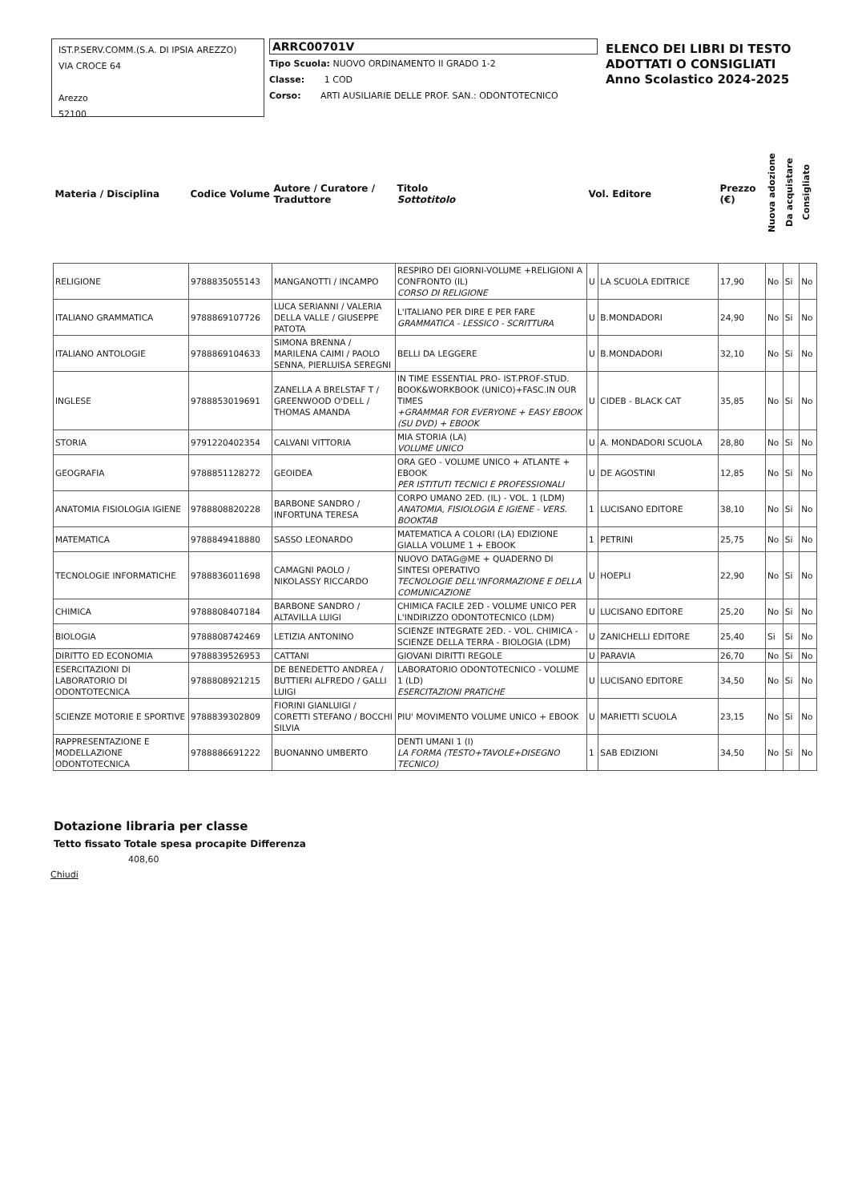IST.P.SERV.COMM.(S.A. DI IPSIA AREZZO)
VIA CROCE 64
Arezzo
52100
ARRC00701V
Tipo Scuola: NUOVO ORDINAMENTO II GRADO 1-2
Classe: 1 COD
Corso: ARTI AUSILIARIE DELLE PROF. SAN.: ODONTOTECNICO
ELENCO DEI LIBRI DI TESTO
ADOTTATI O CONSIGLIATI
Anno Scolastico 2024-2025
| Materia / Disciplina | Codice Volume | Autore / Curatore / Traduttore | Titolo Sottotitolo | Vol. Editore | | Prezzo (€) | Nuova adozione | Da acquistare | Consigliato |
| RELIGIONE | 9788835055143 | MANGANOTTI / INCAMPO | RESPIRO DEI GIORNI-VOLUME +RELIGIONI A CONFRONTO (IL) CORSO DI RELIGIONE | U | LA SCUOLA EDITRICE | 17,90 | No | Si | No |
| ITALIANO GRAMMATICA | 9788869107726 | LUCA SERIANNI / VALERIA DELLA VALLE / GIUSEPPE PATOTA | L'ITALIANO PER DIRE E PER FARE GRAMMATICA - LESSICO - SCRITTURA | U | B.MONDADORI | 24,90 | No | Si | No |
| ITALIANO ANTOLOGIE | 9788869104633 | SIMONA BRENNA / MARILENA CAIMI / PAOLO SENNA, PIERLUISA SEREGNI | BELLI DA LEGGERE | U | B.MONDADORI | 32,10 | No | Si | No |
| INGLESE | 9788853019691 | ZANELLA A BRELSTAF T / GREENWOOD O'DELL / THOMAS AMANDA | IN TIME ESSENTIAL PRO- IST.PROF-STUD. BOOK&WORKBOOK (UNICO)+FASC.IN OUR TIMES +GRAMMAR FOR EVERYONE + EASY EBOOK (SU DVD) + EBOOK | U | CIDEB - BLACK CAT | 35,85 | No | Si | No |
| STORIA | 9791220402354 | CALVANI VITTORIA | MIA STORIA (LA) VOLUME UNICO | U | A. MONDADORI SCUOLA | 28,80 | No | Si | No |
| GEOGRAFIA | 9788851128272 | GEOIDEA | ORA GEO - VOLUME UNICO + ATLANTE + EBOOK PER ISTITUTI TECNICI E PROFESSIONALI | U | DE AGOSTINI | 12,85 | No | Si | No |
| ANATOMIA FISIOLOGIA IGIENE | 9788808820228 | BARBONE SANDRO / INFORTUNA TERESA | CORPO UMANO 2ED. (IL) - VOL. 1 (LDM) ANATOMIA, FISIOLOGIA E IGIENE - VERS. BOOKTAB | 1 | LUCISANO EDITORE | 38,10 | No | Si | No |
| MATEMATICA | 9788849418880 | SASSO LEONARDO | MATEMATICA A COLORI (LA) EDIZIONE GIALLA VOLUME 1 + EBOOK | 1 | PETRINI | 25,75 | No | Si | No |
| TECNOLOGIE INFORMATICHE | 9788836011698 | CAMAGNI PAOLO / NIKOLASSY RICCARDO | NUOVO DATAG@ME + QUADERNO DI SINTESI OPERATIVO TECNOLOGIE DELL'INFORMAZIONE E DELLA COMUNICAZIONE | U | HOEPLI | 22,90 | No | Si | No |
| CHIMICA | 9788808407184 | BARBONE SANDRO / ALTAVILLA LUIGI | CHIMICA FACILE 2ED - VOLUME UNICO PER L'INDIRIZZO ODONTOTECNICO (LDM) | U | LUCISANO EDITORE | 25,20 | No | Si | No |
| BIOLOGIA | 9788808742469 | LETIZIA ANTONINO | SCIENZE INTEGRATE 2ED. - VOL. CHIMICA - SCIENZE DELLA TERRA - BIOLOGIA (LDM) | U | ZANICHELLI EDITORE | 25,40 | Si | Si | No |
| DIRITTO ED ECONOMIA | 9788839526953 | CATTANI | GIOVANI DIRITTI REGOLE | U | PARAVIA | 26,70 | No | Si | No |
| ESERCITAZIONI DI LABORATORIO DI ODONTOTECNICA | 9788808921215 | DE BENEDETTO ANDREA / BUTTIERI ALFREDO / GALLI LUIGI | LABORATORIO ODONTOTECNICO - VOLUME 1 (LD) ESERCITAZIONI PRATICHE | U | LUCISANO EDITORE | 34,50 | No | Si | No |
| SCIENZE MOTORIE E SPORTIVE | 9788839302809 | FIORINI GIANLUIGI / CORETTI STEFANO / BOCCHI SILVIA | PIU' MOVIMENTO VOLUME UNICO + EBOOK | U | MARIETTI SCUOLA | 23,15 | No | Si | No |
| RAPPRESENTAZIONE E MODELLAZIONE ODONTOTECNICA | 9788886691222 | BUONANNO UMBERTO | DENTI UMANI 1 (I) LA FORMA (TESTO+TAVOLE+DISEGNO TECNICO) | 1 | SAB EDIZIONI | 34,50 | No | Si | No |
Dotazione libraria per classe
Tetto fissato Totale spesa procapite Differenza
408,60
Chiudi